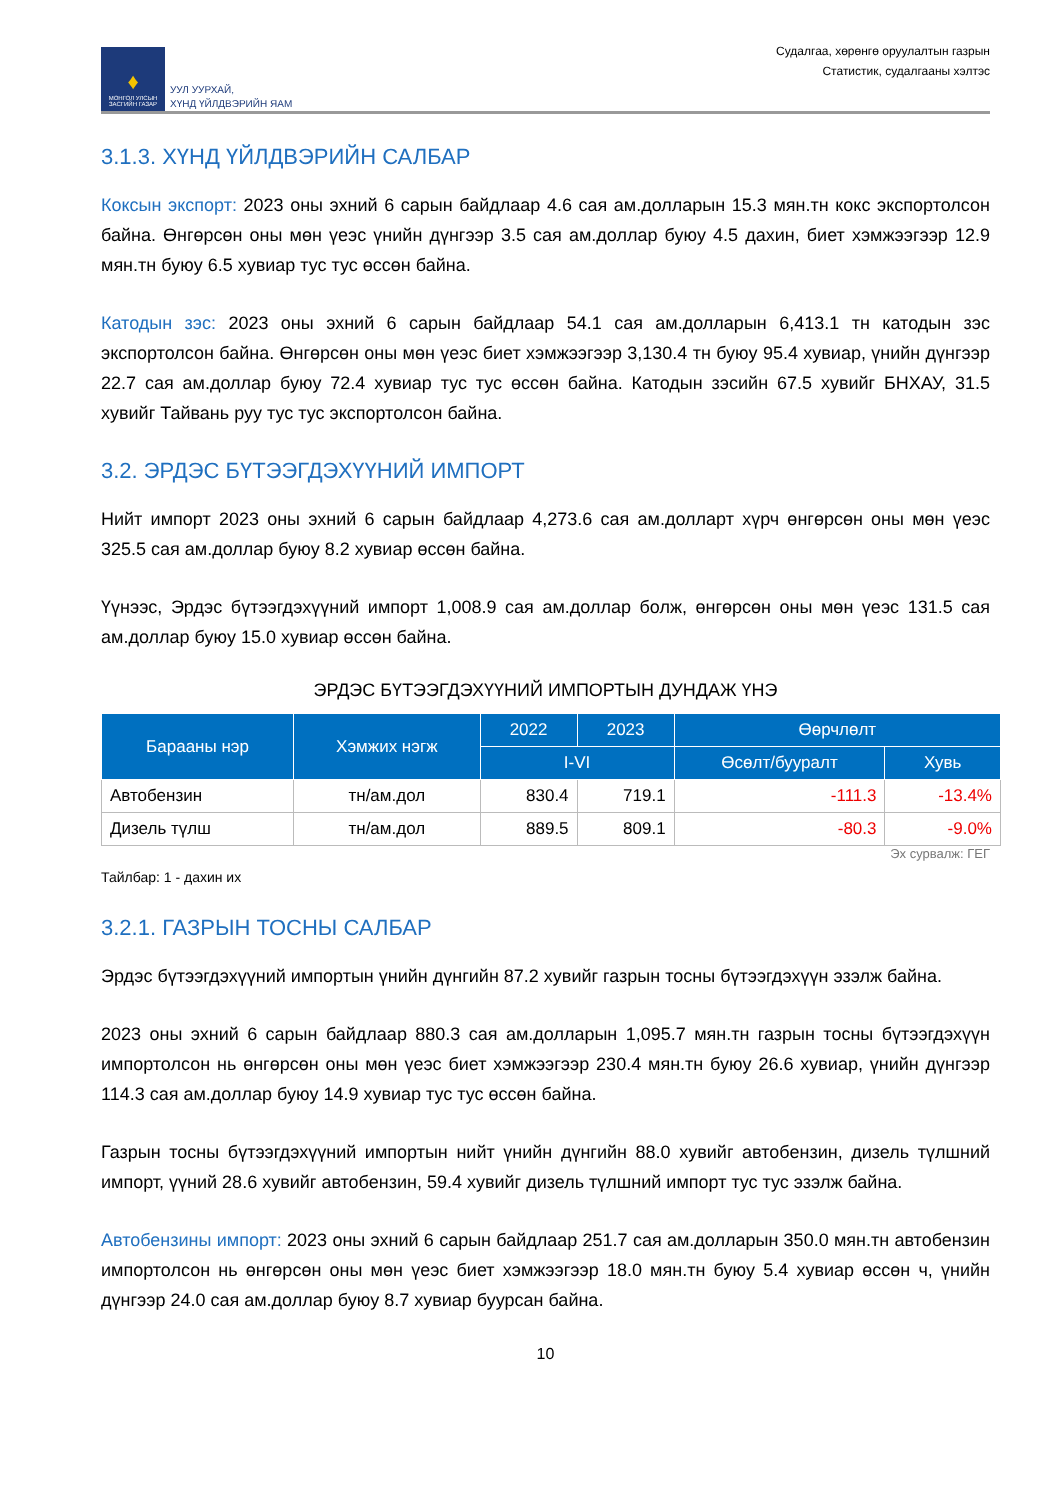♦
МОНГОЛ УЛСЫН ЗАСГИЙН ГАЗАР
УУЛ УУРХАЙ,
ХҮНД ҮЙЛДВЭРИЙН ЯАМ
Судалгаа, хөрөнгө оруулалтын газрын
Статистик, судалгааны хэлтэс
3.1.3. ХҮНД ҮЙЛДВЭРИЙН САЛБАР
Коксын экспорт: 2023 оны эхний 6 сарын байдлаар 4.6 сая ам.долларын 15.3 мян.тн кокс экспортолсон байна. Өнгөрсөн оны мөн үеэс үнийн дүнгээр 3.5 сая ам.доллар буюу 4.5 дахин, биет хэмжээгээр 12.9 мян.тн буюу 6.5 хувиар тус тус өссөн байна.
Катодын зэс: 2023 оны эхний 6 сарын байдлаар 54.1 сая ам.долларын 6,413.1 тн катодын зэс экспортолсон байна. Өнгөрсөн оны мөн үеэс биет хэмжээгээр 3,130.4 тн буюу 95.4 хувиар, үнийн дүнгээр 22.7 сая ам.доллар буюу 72.4 хувиар тус тус өссөн байна. Катодын зэсийн 67.5 хувийг БНХАУ, 31.5 хувийг Тайвань руу тус тус экспортолсон байна.
3.2. ЭРДЭС БҮТЭЭГДЭХҮҮНИЙ ИМПОРТ
Нийт импорт 2023 оны эхний 6 сарын байдлаар 4,273.6 сая ам.долларт хүрч өнгөрсөн оны мөн үеэс 325.5 сая ам.доллар буюу 8.2 хувиар өссөн байна.
Үүнээс, Эрдэс бүтээгдэхүүний импорт 1,008.9 сая ам.доллар болж, өнгөрсөн оны мөн үеэс 131.5 сая ам.доллар буюу 15.0 хувиар өссөн байна.
ЭРДЭС БҮТЭЭГДЭХҮҮНИЙ ИМПОРТЫН ДУНДАЖ ҮНЭ
| Барааны нэр | Хэмжих нэгж | 2022 | 2023 | Өөрчлөлт | |
| --- | --- | --- | --- | --- | --- |
| | | I-VI | | Өсөлт/бууралт | Хувь |
| Автобензин | тн/ам.дол | 830.4 | 719.1 | -111.3 | -13.4% |
| Дизель түлш | тн/ам.дол | 889.5 | 809.1 | -80.3 | -9.0% |
Эх сурвалж: ГЕГ
Тайлбар: 1 - дахин их
3.2.1. ГАЗРЫН ТОСНЫ САЛБАР
Эрдэс бүтээгдэхүүний импортын үнийн дүнгийн 87.2 хувийг газрын тосны бүтээгдэхүүн эзэлж байна.
2023 оны эхний 6 сарын байдлаар 880.3 сая ам.долларын 1,095.7 мян.тн газрын тосны бүтээгдэхүүн импортолсон нь өнгөрсөн оны мөн үеэс биет хэмжээгээр 230.4 мян.тн буюу 26.6 хувиар, үнийн дүнгээр 114.3 сая ам.доллар буюу 14.9 хувиар тус тус өссөн байна.
Газрын тосны бүтээгдэхүүний импортын нийт үнийн дүнгийн 88.0 хувийг автобензин, дизель түлшний импорт, үүний 28.6 хувийг автобензин, 59.4 хувийг дизель түлшний импорт тус тус эзэлж байна.
Автобензины импорт: 2023 оны эхний 6 сарын байдлаар 251.7 сая ам.долларын 350.0 мян.тн автобензин импортолсон нь өнгөрсөн оны мөн үеэс биет хэмжээгээр 18.0 мян.тн буюу 5.4 хувиар өссөн ч, үнийн дүнгээр 24.0 сая ам.доллар буюу 8.7 хувиар буурсан байна.
10